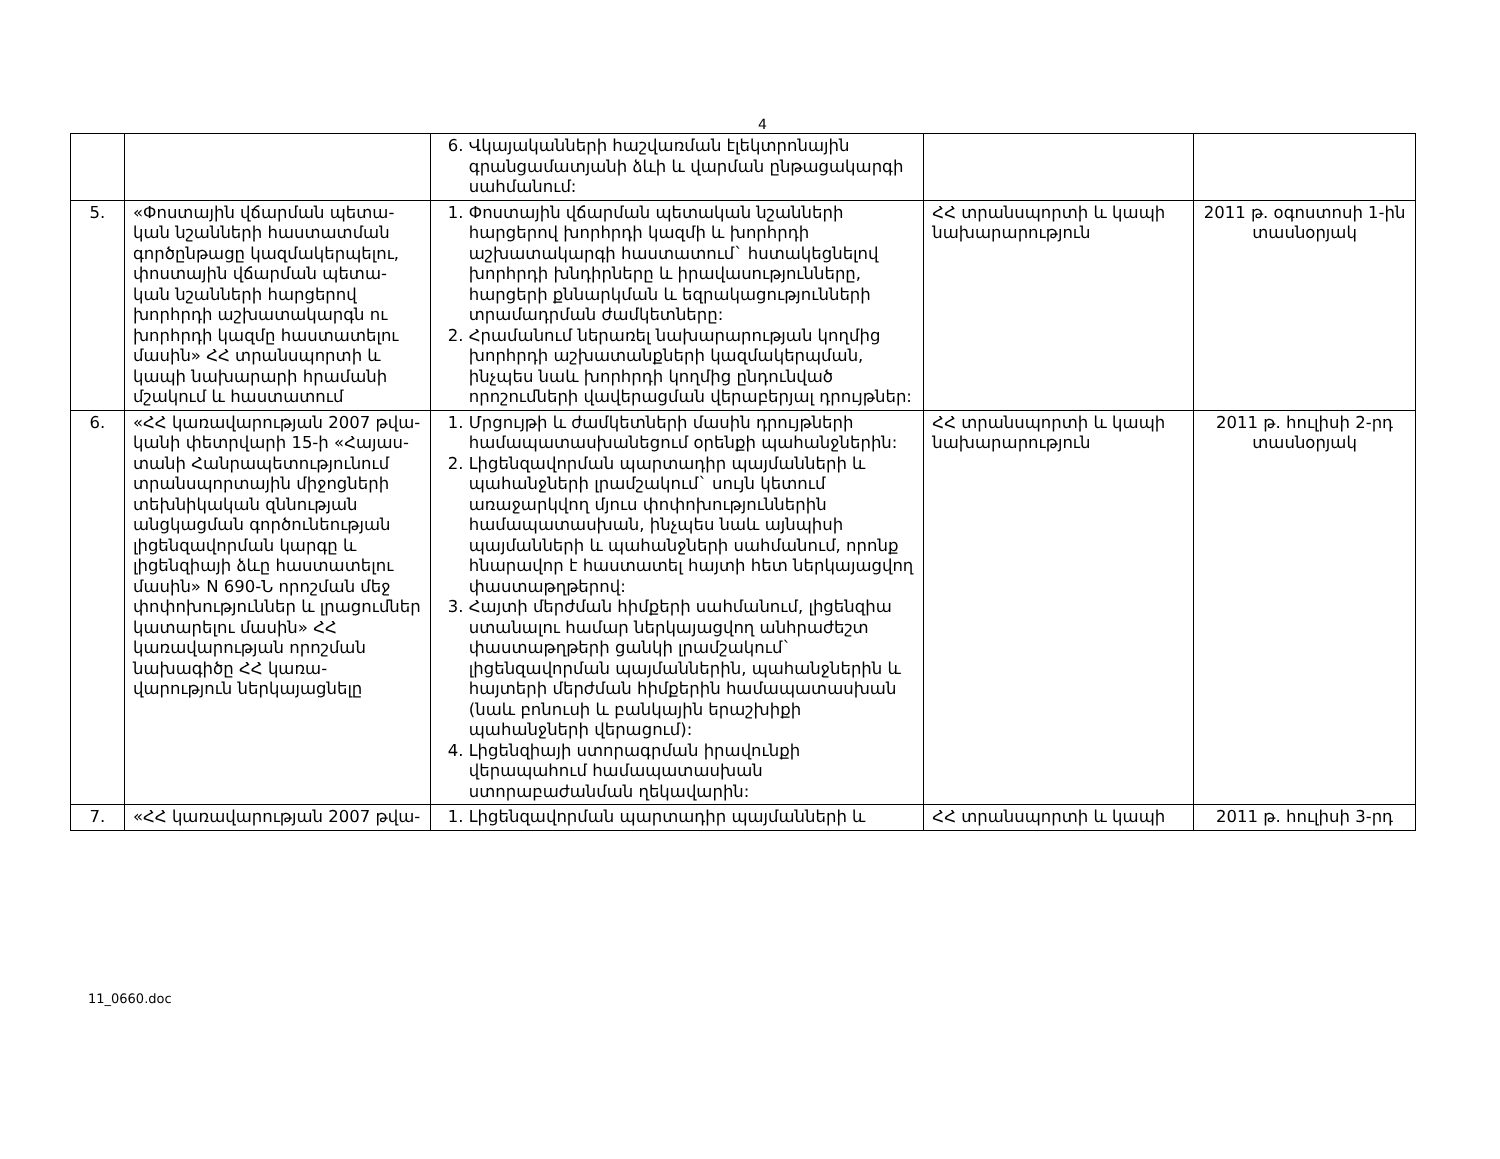4
| | | 6. Վկայականների հաշվառման էլեկտրոնային գրանցամատյանի ձևի և վարման ընթացակարգի սահմանում: | | |
| 5. | «Փոստային վճարման պետա-կան նշանների հաստատման գործընթացը կազմակերպելու, փոստային վճարման պետա-կան նշանների հարցերով խորհրդի աշխատակարգն ու խորհրդի կազմը հաստատելու մասին» ՀՀ տրանսպորտի և կապի նախարարի հրամանի մշակում և հաստատում | 1. Փոստային վճարման պետական նշանների հարցերով խորհրդի կազմի և խորհրդի աշխատակարգի հաստատում` հստակեցնելով խորհրդի խնդիրները և իրավասությունները, հարցերի քննարկման և եզրակացությունների տրամադրման ժամկետները: 2. Հրամանում ներառել նախարարության կողմից խորհրդի աշխատանքների կազմակերպման, ինչպես նաև խորհրդի կողմից ընդունված որոշումների վավերացման վերաբերյալ դրույթներ: | ՀՀ տրանսպորտի և կապի նախարարություն | 2011 թ. օգոստոսի 1-ին տասնօրյակ |
| 6. | «ՀՀ կառավարության 2007 թվա-կանի փետրվարի 15-ի «Հայաս-տանի Հանրապետությունում տրանսպորտային միջոցների տեխնիկական զննության անցկացման գործունեության լիցենզավորման կարգը և լիցենզիայի ձևը հաստատելու մասին» N 690-Ն որոշման մեջ փոփոխություններ և լրացումներ կատարելու մասին» ՀՀ կառավարության որոշման նախագիծը ՀՀ կառա-վարություն ներկայացնելը | 1. Մրցույթի և ժամկետների մասին դրույթների համապատասխանեցում օրենքի պահանջներին: 2. Լիցենզավորման պարտադիր պայմանների և պահանջների լրամշակում` սույն կետում առաջարկվող մյուս փոփոխություններին համապատասխան, ինչպես նաև այնպիսի պայմանների և պահանջների սահմանում, որոնք հնարավոր է հաստատել հայտի հետ ներկայացվող փաստաթղթերով: 3. Հայտի մերժման հիմքերի սահմանում, լիցենզիա ստանալու համար ներկայացվող անհրաժեշտ փաստաթղթերի ցանկի լրամշակում` լիցենզավորման պայմաններին, պահանջներին և հայտերի մերժման հիմքերին համապատասխան (նաև բոնուսի և բանկային երաշխիքի պահանջների վերացում): 4. Լիցենզիայի ստորագրման իրավունքի վերապահում համապատասխան ստորաբաժանման ղեկավարին: | ՀՀ տրանսպորտի և կապի նախարարություն | 2011 թ. հուլիսի 2-րդ տասնօրյակ |
| 7. | «ՀՀ կառավարության 2007 թվա- | 1. Լիցենզավորման պարտադիր պայմանների և | ՀՀ տրանսպորտի և կապի | 2011 թ. հուլիսի 3-րդ |
11_0660.doc